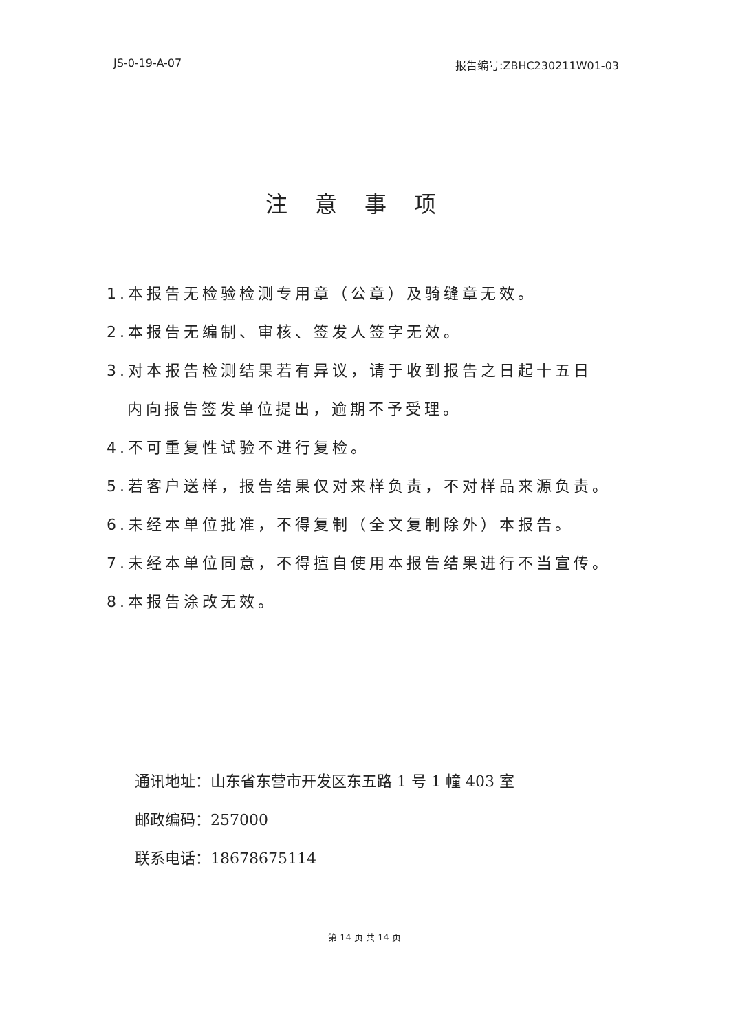JS-0-19-A-07 报告编号:ZBHC230211W01-03
注意事项
1.本报告无检验检测专用章（公章）及骑缝章无效。
2.本报告无编制、审核、签发人签字无效。
3.对本报告检测结果若有异议，请于收到报告之日起十五日
内向报告签发单位提出，逾期不予受理。
4.不可重复性试验不进行复检。
5.若客户送样，报告结果仅对来样负责，不对样品来源负责。
6.未经本单位批准，不得复制（全文复制除外）本报告。
7.未经本单位同意，不得擅自使用本报告结果进行不当宣传。
8.本报告涂改无效。
通讯地址：山东省东营市开发区东五路 1 号 1 幢 403 室
邮政编码：257000
联系电话：18678675114
第 14 页 共 14 页